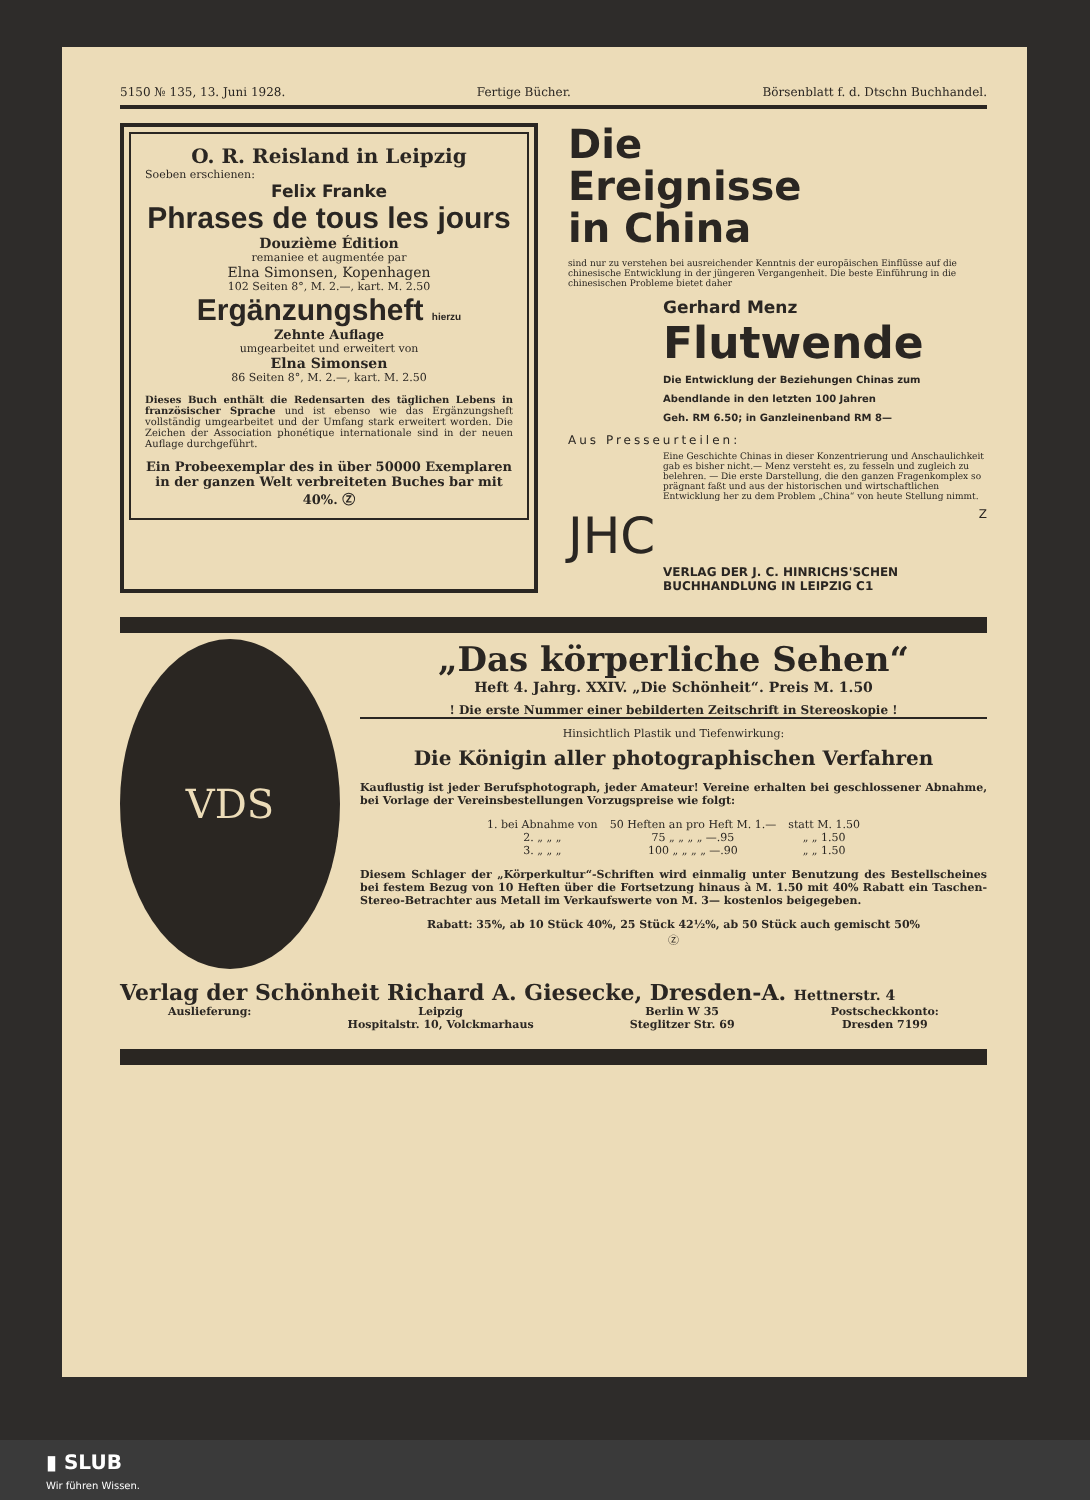5150 № 135, 13. Juni 1928. Fertige Bücher. Börsenblatt f. d. Dtschn Buchhandel.
O. R. Reisland in Leipzig
Soeben erschienen:
Felix Franke
Phrases de tous les jours
Douzième Édition
remaniee et augmentée par
Elna Simonsen, Kopenhagen
102 Seiten 8°, M. 2.—, kart. M. 2.50
Ergänzungsheft hierzu
Zehnte Auflage
umgearbeitet und erweitert von
Elna Simonsen
86 Seiten 8°, M. 2.—, kart. M. 2.50
Dieses Buch enthält die Redensarten des täglichen Lebens in französischer Sprache und ist ebenso wie das Ergänzungsheft vollständig umgearbeitet und der Umfang stark erweitert worden. Die Zeichen der Association phonétique internationale sind in der neuen Auflage durchgeführt.
Ein Probeexemplar des in über 50000 Exemplaren in der ganzen Welt verbreiteten Buches bar mit 40%. Ⓩ
Die
Ereignisse
in China
sind nur zu verstehen bei ausreichender Kenntnis der europäischen Einflüsse auf die chinesische Entwicklung in der jüngeren Vergangenheit. Die beste Einführung in die chinesischen Probleme bietet daher
Gerhard Menz
Flutwende
Die Entwicklung der Beziehungen Chinas zum Abendlande in den letzten 100 Jahren
Geh. RM 6.50; in Ganzleinenband RM 8—
Aus Presseurteilen:
Eine Geschichte Chinas in dieser Konzentrierung und Anschaulichkeit gab es bisher nicht.— Menz versteht es, zu fesseln und zugleich zu belehren. — Die erste Darstellung, die den ganzen Fragenkomplex so prägnant faßt und aus der historischen und wirtschaftlichen Entwicklung her zu dem Problem „China“ von heute Stellung nimmt.
JHC Z
VERLAG DER J. C. HINRICHS'SCHEN
BUCHHANDLUNG IN LEIPZIG C1
VDS
„Das körperliche Sehen“
Heft 4. Jahrg. XXIV. „Die Schönheit“. Preis M. 1.50
! Die erste Nummer einer bebilderten Zeitschrift in Stereoskopie !
Hinsichtlich Plastik und Tiefenwirkung:
Die Königin aller photographischen Verfahren
Kauflustig ist jeder Berufsphotograph, jeder Amateur! Vereine erhalten bei geschlossener Abnahme, bei Vorlage der Vereinsbestellungen Vorzugspreise wie folgt:
| 1. bei Abnahme von | 50 Heften an pro Heft M. 1.— | statt M. 1.50 |
| 2. „ „ „ | 75 „ „ „ „ —.95 | „ „ 1.50 |
| 3. „ „ „ | 100 „ „ „ „ —.90 | „ „ 1.50 |
Diesem Schlager der „Körperkultur“-Schriften wird einmalig unter Benutzung des Bestellscheines bei festem Bezug von 10 Heften über die Fortsetzung hinaus à M. 1.50 mit 40% Rabatt ein Taschen-Stereo-Betrachter aus Metall im Verkaufswerte von M. 3— kostenlos beigegeben.
Rabatt: 35%, ab 10 Stück 40%, 25 Stück 42½%, ab 50 Stück auch gemischt 50%
Ⓩ
Verlag der Schönheit Richard A. Giesecke, Dresden-A. Hettnerstr. 4
Auslieferung: Leipzig
Hospitalstr. 10, Volckmarhaus Berlin W 35
Steglitzer Str. 69 Postscheckkonto:
Dresden 7199
▮ SLUB
Wir führen Wissen.